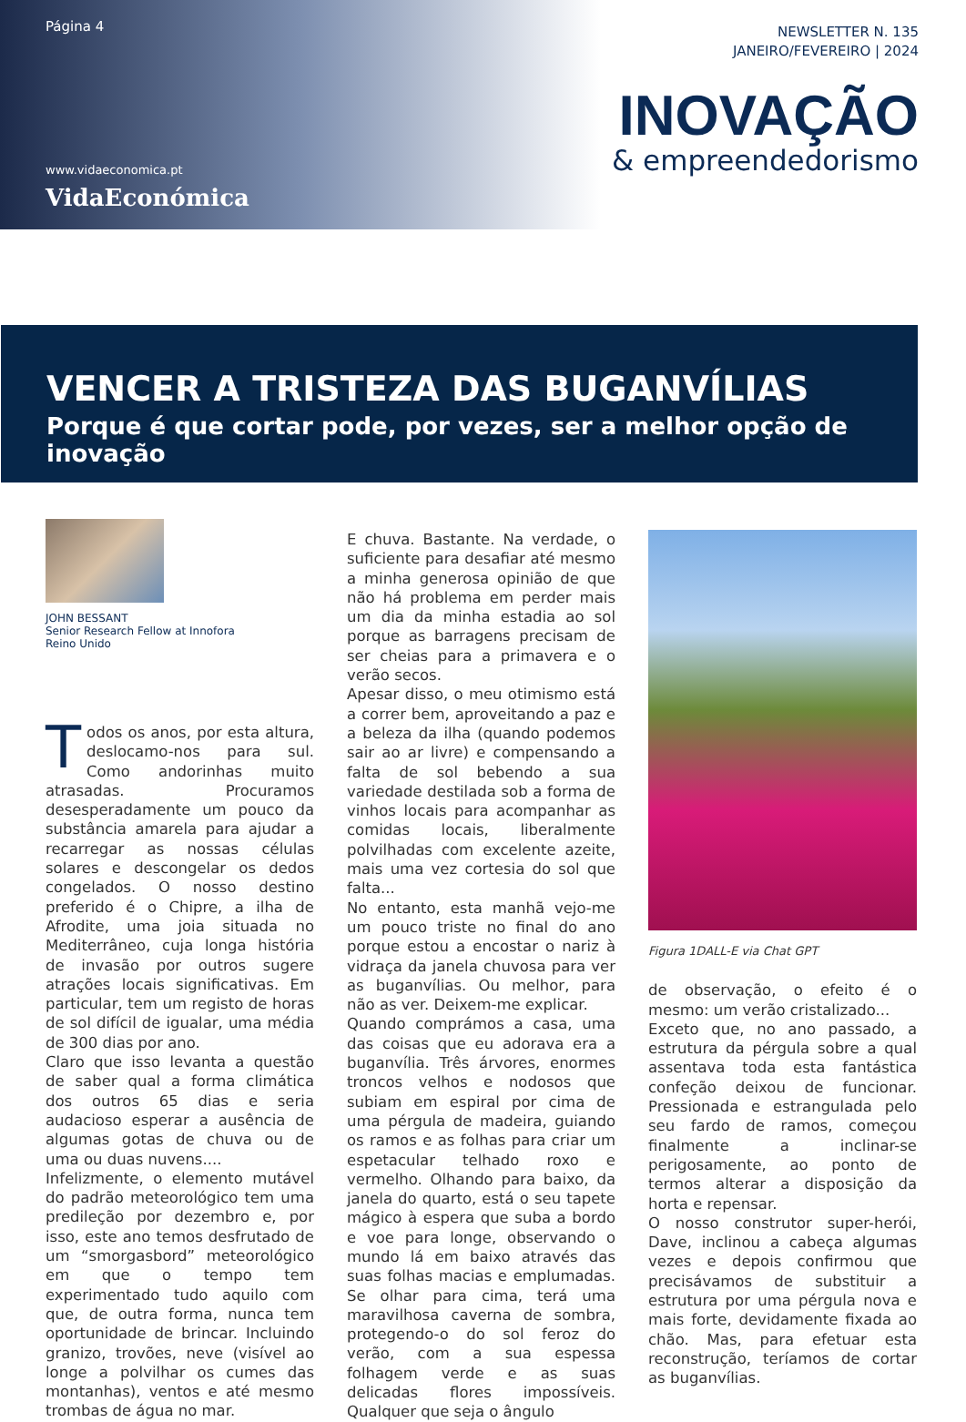Página 4
www.vidaeconomica.pt
VidaEconómica
NEWSLETTER N. 135
JANEIRO/FEVEREIRO | 2024
INOVAÇÃO
& empreendedorismo
VENCER A TRISTEZA DAS BUGANVÍLIAS
Porque é que cortar pode, por vezes, ser a melhor opção de inovação
JOHN BESSANT
Senior Research Fellow at Innofora
Reino Unido
Todos os anos, por esta altura, deslocamo-nos para sul. Como andorinhas muito atrasadas. Procuramos desesperadamente um pouco da substância amarela para ajudar a recarregar as nossas células solares e descongelar os dedos congelados. O nosso destino preferido é o Chipre, a ilha de Afrodite, uma joia situada no Mediterrâneo, cuja longa história de invasão por outros sugere atrações locais significativas. Em particular, tem um registo de horas de sol difícil de igualar, uma média de 300 dias por ano.
Claro que isso levanta a questão de saber qual a forma climática dos outros 65 dias e seria audacioso esperar a ausência de algumas gotas de chuva ou de uma ou duas nuvens....
Infelizmente, o elemento mutável do padrão meteorológico tem uma predileção por dezembro e, por isso, este ano temos desfrutado de um “smorgasbord” meteorológico em que o tempo tem experimentado tudo aquilo com que, de outra forma, nunca tem oportunidade de brincar. Incluindo granizo, trovões, neve (visível ao longe a polvilhar os cumes das montanhas), ventos e até mesmo trombas de água no mar.
E chuva. Bastante. Na verdade, o suficiente para desafiar até mesmo a minha generosa opinião de que não há problema em perder mais um dia da minha estadia ao sol porque as barragens precisam de ser cheias para a primavera e o verão secos.
Apesar disso, o meu otimismo está a correr bem, aproveitando a paz e a beleza da ilha (quando podemos sair ao ar livre) e compensando a falta de sol bebendo a sua variedade destilada sob a forma de vinhos locais para acompanhar as comidas locais, liberalmente polvilhadas com excelente azeite, mais uma vez cortesia do sol que falta...
No entanto, esta manhã vejo-me um pouco triste no final do ano porque estou a encostar o nariz à vidraça da janela chuvosa para ver as buganvílias. Ou melhor, para não as ver. Deixem-me explicar.
Quando comprámos a casa, uma das coisas que eu adorava era a buganvília. Três árvores, enormes troncos velhos e nodosos que subiam em espiral por cima de uma pérgula de madeira, guiando os ramos e as folhas para criar um espetacular telhado roxo e vermelho. Olhando para baixo, da janela do quarto, está o seu tapete mágico à espera que suba a bordo e voe para longe, observando o mundo lá em baixo através das suas folhas macias e emplumadas. Se olhar para cima, terá uma maravilhosa caverna de sombra, protegendo-o do sol feroz do verão, com a sua espessa folhagem verde e as suas delicadas flores impossíveis. Qualquer que seja o ângulo
Figura 1DALL-E via Chat GPT
de observação, o efeito é o mesmo: um verão cristalizado...
Exceto que, no ano passado, a estrutura da pérgula sobre a qual assentava toda esta fantástica confeção deixou de funcionar. Pressionada e estrangulada pelo seu fardo de ramos, começou finalmente a inclinar-se perigosamente, ao ponto de termos alterar a disposição da horta e repensar.
O nosso construtor super-herói, Dave, inclinou a cabeça algumas vezes e depois confirmou que precisávamos de substituir a estrutura por uma pérgula nova e mais forte, devidamente fixada ao chão. Mas, para efetuar esta reconstrução, teríamos de cortar as buganvílias.